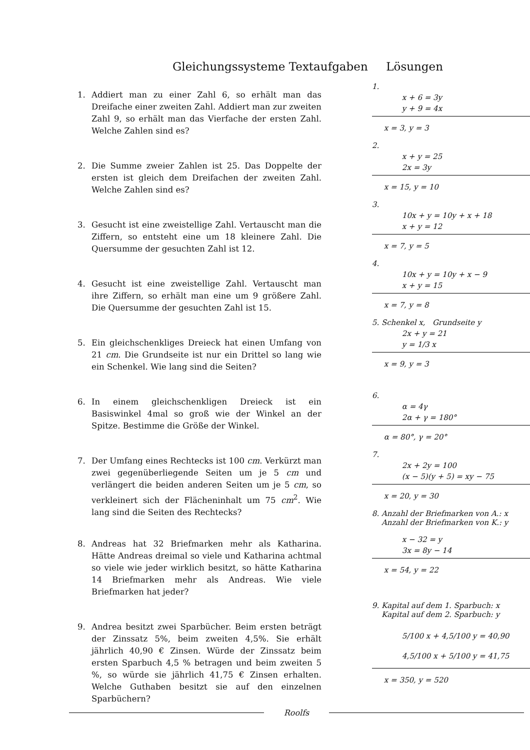Gleichungssysteme Textaufgaben Lösungen
1. Addiert man zu einer Zahl 6, so erhält man das Dreifache einer zweiten Zahl. Addiert man zur zweiten Zahl 9, so erhält man das Vierfache der ersten Zahl. Welche Zahlen sind es?
2. Die Summe zweier Zahlen ist 25. Das Doppelte der ersten ist gleich dem Dreifachen der zweiten Zahl. Welche Zahlen sind es?
3. Gesucht ist eine zweistellige Zahl. Vertauscht man die Ziffern, so entsteht eine um 18 kleinere Zahl. Die Quersumme der gesuchten Zahl ist 12.
4. Gesucht ist eine zweistellige Zahl. Vertauscht man ihre Ziffern, so erhält man eine um 9 größere Zahl. Die Quersumme der gesuchten Zahl ist 15.
5. Ein gleichschenkliges Dreieck hat einen Umfang von 21 cm. Die Grundseite ist nur ein Drittel so lang wie ein Schenkel. Wie lang sind die Seiten?
6. In einem gleichschenkligen Dreieck ist ein Basiswinkel 4mal so groß wie der Winkel an der Spitze. Bestimme die Größe der Winkel.
7. Der Umfang eines Rechtecks ist 100 cm. Verkürzt man zwei gegenüberliegende Seiten um je 5 cm und verlängert die beiden anderen Seiten um je 5 cm, so verkleinert sich der Flächeninhalt um 75 cm<sup>2</sup>. Wie lang sind die Seiten des Rechtecks?
8. Andreas hat 32 Briefmarken mehr als Katharina. Hätte Andreas dreimal so viele und Katharina achtmal so viele wie jeder wirklich besitzt, so hätte Katharina 14 Briefmarken mehr als Andreas. Wie viele Briefmarken hat jeder?
9. Andrea besitzt zwei Sparbücher. Beim ersten beträgt der Zinssatz 5%, beim zweiten 4,5%. Sie erhält jährlich 40,90 € Zinsen. Würde der Zinssatz beim ersten Sparbuch 4,5 % betragen und beim zweiten 5 %, so würde sie jährlich 41,75 € Zinsen erhalten. Welche Guthaben besitzt sie auf den einzelnen Sparbüchern?
1.
x + 6 = 3y
y + 9 = 4x
x = 3, y = 3
2.
x + y = 25
2x = 3y
x = 15, y = 10
3.
10x + y = 10y + x + 18
x + y = 12
x = 7, y = 5
4.
10x + y = 10y + x − 9
x + y = 15
x = 7, y = 8
5. Schenkel x, Grundseite y
2x + y = 21
y = 1/3 x
x = 9, y = 3
6.
α = 4γ
2α + γ = 180°
α = 80°, γ = 20°
7.
2x + 2y = 100
(x − 5)(y + 5) = xy − 75
x = 20, y = 30
8. Anzahl der Briefmarken von A.: x
Anzahl der Briefmarken von K.: y
x − 32 = y
3x = 8y − 14
x = 54, y = 22
9. Kapital auf dem 1. Sparbuch: x
Kapital auf dem 2. Sparbuch: y
5/100 x + 4,5/100 y = 40,90
4,5/100 x + 5/100 y = 41,75
x = 350, y = 520
Roolfs